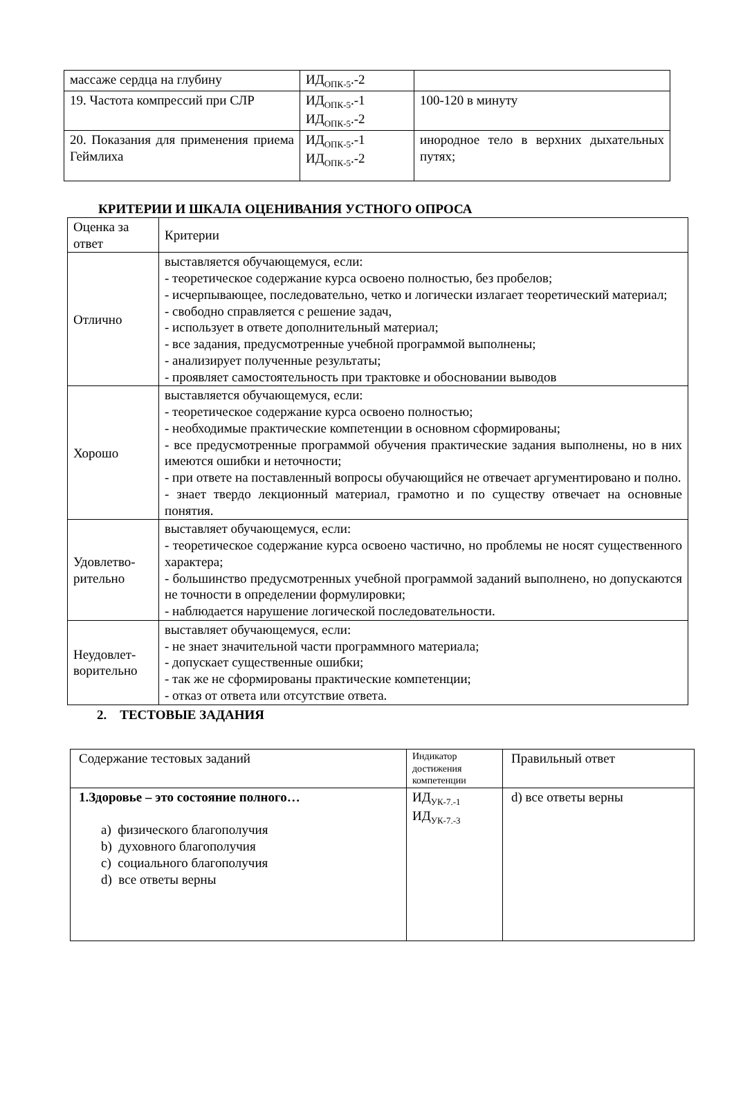| массаже сердца на глубину | ИД<sub>ОПК-5</sub>.-2 | |
| 19. Частота компрессий при СЛР | ИД<sub>ОПК-5</sub>.-1 ИД<sub>ОПК-5</sub>.-2 | 100-120 в минуту |
| 20. Показания для применения приема Геймлиха | ИД<sub>ОПК-5</sub>.-1 ИД<sub>ОПК-5</sub>.-2 | инородное тело в верхних дыхательных путях; |
КРИТЕРИИ И ШКАЛА ОЦЕНИВАНИЯ УСТНОГО ОПРОСА
| Оценка за ответ | Критерии |
| Отлично | выставляется обучающемуся, если: - теоретическое содержание курса освоено полностью, без пробелов; - исчерпывающее, последовательно, четко и логически излагает теоретический материал; - свободно справляется с решение задач, - использует в ответе дополнительный материал; - все задания, предусмотренные учебной программой выполнены; - анализирует полученные результаты; - проявляет самостоятельность при трактовке и обосновании выводов |
| Хорошо | выставляется обучающемуся, если: - теоретическое содержание курса освоено полностью; - необходимые практические компетенции в основном сформированы; - все предусмотренные программой обучения практические задания выполнены, но в них имеются ошибки и неточности; - при ответе на поставленный вопросы обучающийся не отвечает аргументировано и полно. - знает твердо лекционный материал, грамотно и по существу отвечает на основные понятия. |
| Удовлетво-рительно | выставляет обучающемуся, если: - теоретическое содержание курса освоено частично, но проблемы не носят существенного характера; - большинство предусмотренных учебной программой заданий выполнено, но допускаются не точности в определении формулировки; - наблюдается нарушение логической последовательности. |
| Неудовлет-ворительно | выставляет обучающемуся, если: - не знает значительной части программного материала; - допускает существенные ошибки; - так же не сформированы практические компетенции; - отказ от ответа или отсутствие ответа. |
2. ТЕСТОВЫЕ ЗАДАНИЯ
| Содержание тестовых заданий | Индикатор достижения компетенции | Правильный ответ |
| 1.Здоровье – это состояние полного… a) физического благополучия b) духовного благополучия c) социального благополучия d) все ответы верны | ИД<sub>УК-7.-1</sub> ИД<sub>УК-7.-3</sub> | d) все ответы верны |